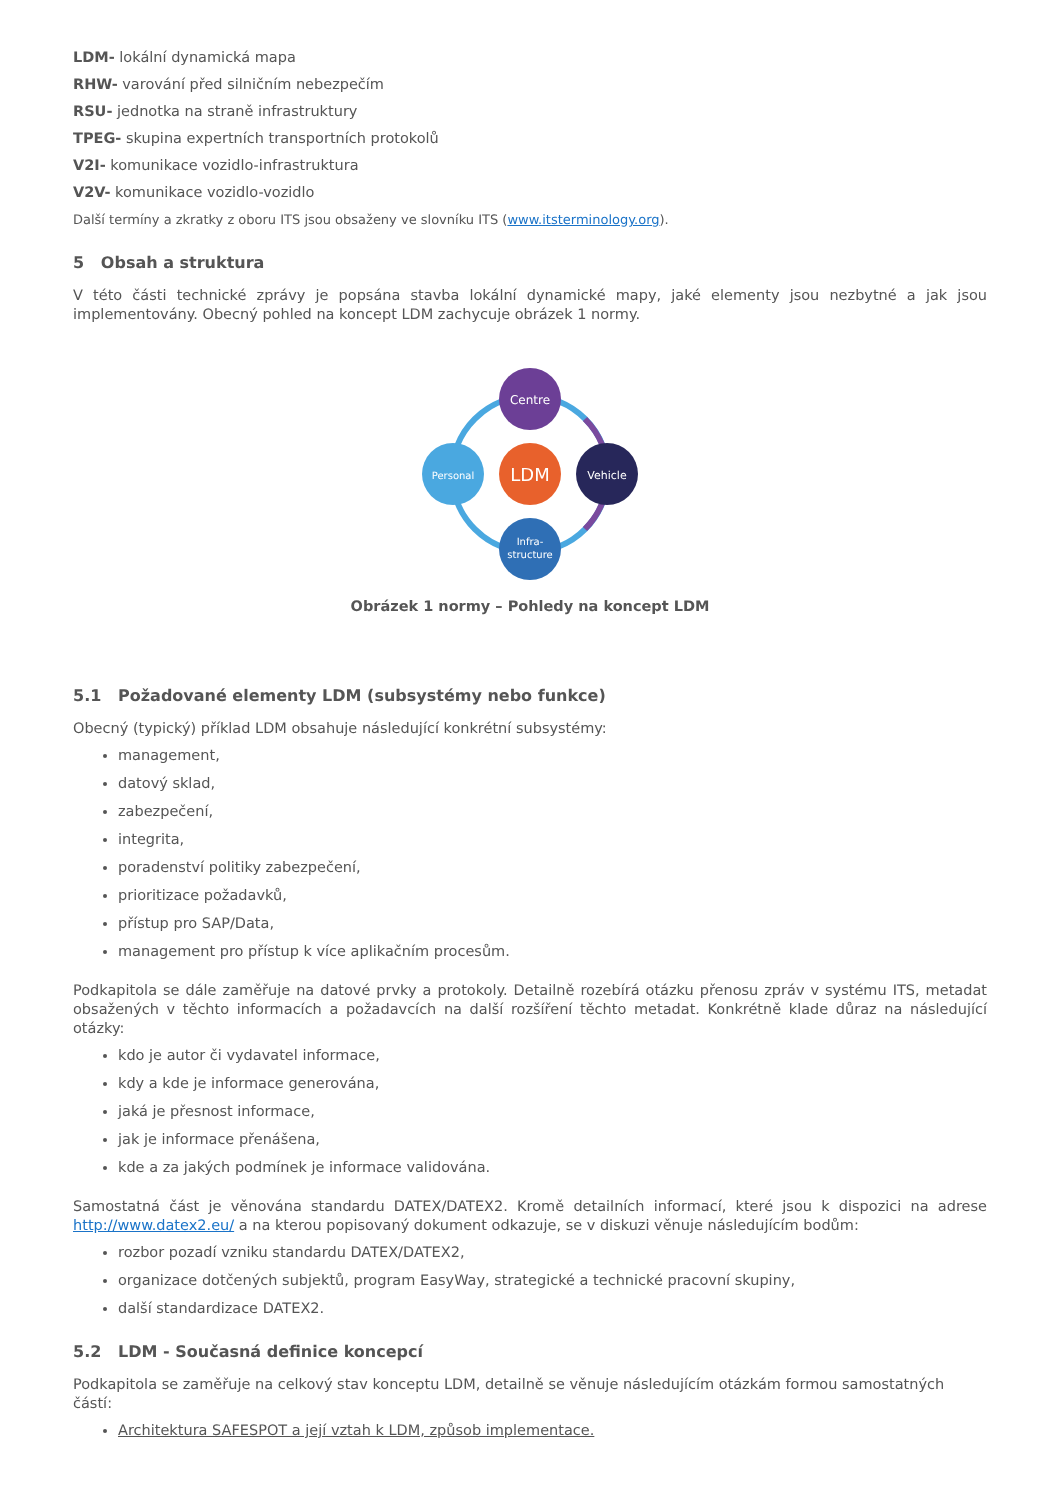LDM- lokální dynamická mapa
RHW- varování před silničním nebezpečím
RSU- jednotka na straně infrastruktury
TPEG- skupina expertních transportních protokolů
V2I- komunikace vozidlo-infrastruktura
V2V- komunikace vozidlo-vozidlo
Další termíny a zkratky z oboru ITS jsou obsaženy ve slovníku ITS (www.itsterminology.org).
5 Obsah a struktura
V této části technické zprávy je popsána stavba lokální dynamické mapy, jaké elementy jsou nezbytné a jak jsou implementovány. Obecný pohled na koncept LDM zachycuje obrázek 1 normy.
Centre
Personal
LDM
Vehicle
Infra-
structure
Obrázek 1 normy – Pohledy na koncept LDM
5.1 Požadované elementy LDM (subsystémy nebo funkce)
Obecný (typický) příklad LDM obsahuje následující konkrétní subsystémy:
management,
datový sklad,
zabezpečení,
integrita,
poradenství politiky zabezpečení,
prioritizace požadavků,
přístup pro SAP/Data,
management pro přístup k více aplikačním procesům.
Podkapitola se dále zaměřuje na datové prvky a protokoly. Detailně rozebírá otázku přenosu zpráv v systému ITS, metadat obsažených v těchto informacích a požadavcích na další rozšíření těchto metadat. Konkrétně klade důraz na následující otázky:
kdo je autor či vydavatel informace,
kdy a kde je informace generována,
jaká je přesnost informace,
jak je informace přenášena,
kde a za jakých podmínek je informace validována.
Samostatná část je věnována standardu DATEX/DATEX2. Kromě detailních informací, které jsou k dispozici na adrese http://www.datex2.eu/ a na kterou popisovaný dokument odkazuje, se v diskuzi věnuje následujícím bodům:
rozbor pozadí vzniku standardu DATEX/DATEX2,
organizace dotčených subjektů, program EasyWay, strategické a technické pracovní skupiny,
další standardizace DATEX2.
5.2 LDM - Současná definice koncepcí
Podkapitola se zaměřuje na celkový stav konceptu LDM, detailně se věnuje následujícím otázkám formou samostatných částí:
Architektura SAFESPOT a její vztah k LDM, způsob implementace.